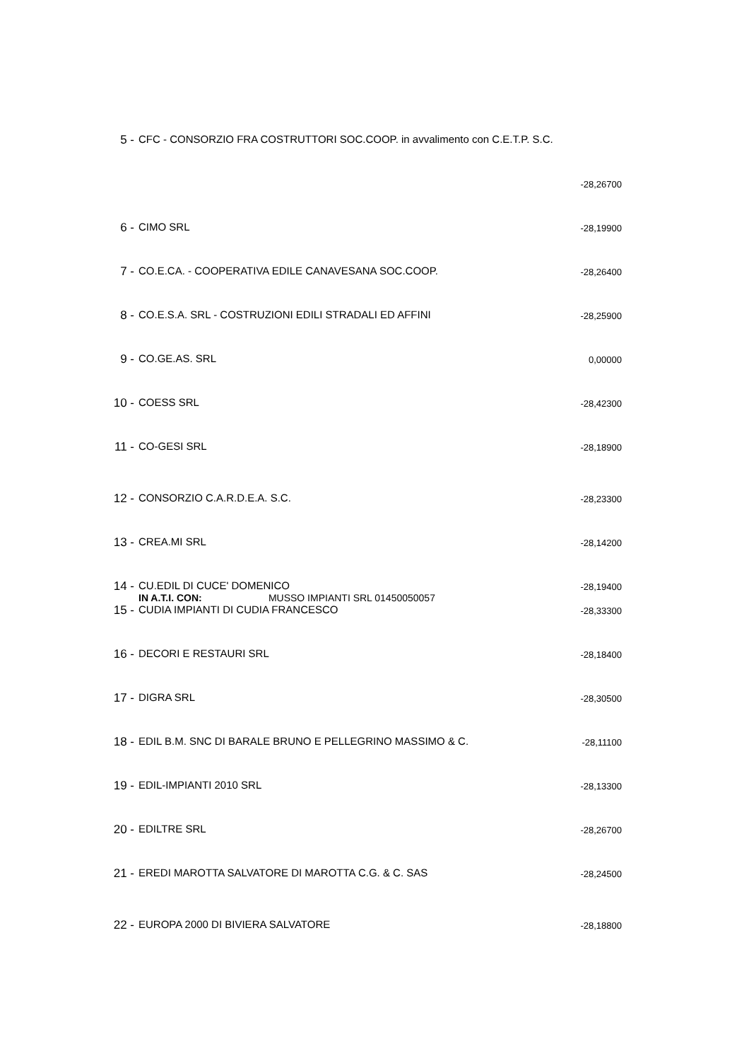| 5 - | CFC - CONSORZIO FRA COSTRUTTORI SOC.COOP. in avvalimento con C.E.T.P. S.C. | |
| | | -28,26700 |
| 6 - | CIMO SRL | -28,19900 |
| 7 - | CO.E.CA. - COOPERATIVA EDILE CANAVESANA SOC.COOP. | -28,26400 |
| 8 - | CO.E.S.A. SRL - COSTRUZIONI EDILI STRADALI ED AFFINI | -28,25900 |
| 9 - | CO.GE.AS. SRL | 0,00000 |
| 10 - | COESS SRL | -28,42300 |
| 11 - | CO-GESI SRL | -28,18900 |
| 12 - | CONSORZIO C.A.R.D.E.A. S.C. | -28,23300 |
| 13 - | CREA.MI SRL | -28,14200 |
| 14 - | CU.EDIL DI CUCE' DOMENICO IN A.T.I. CON: MUSSO IMPIANTI SRL 01450050057 | -28,19400 |
| 15 - | CUDIA IMPIANTI DI CUDIA FRANCESCO | -28,33300 |
| 16 - | DECORI E RESTAURI SRL | -28,18400 |
| 17 - | DIGRA SRL | -28,30500 |
| 18 - | EDIL B.M. SNC DI BARALE BRUNO E PELLEGRINO MASSIMO & C. | -28,11100 |
| 19 - | EDIL-IMPIANTI 2010 SRL | -28,13300 |
| 20 - | EDILTRE SRL | -28,26700 |
| 21 - | EREDI MAROTTA SALVATORE DI MAROTTA C.G. & C. SAS | -28,24500 |
| 22 - | EUROPA 2000 DI BIVIERA SALVATORE | -28,18800 |